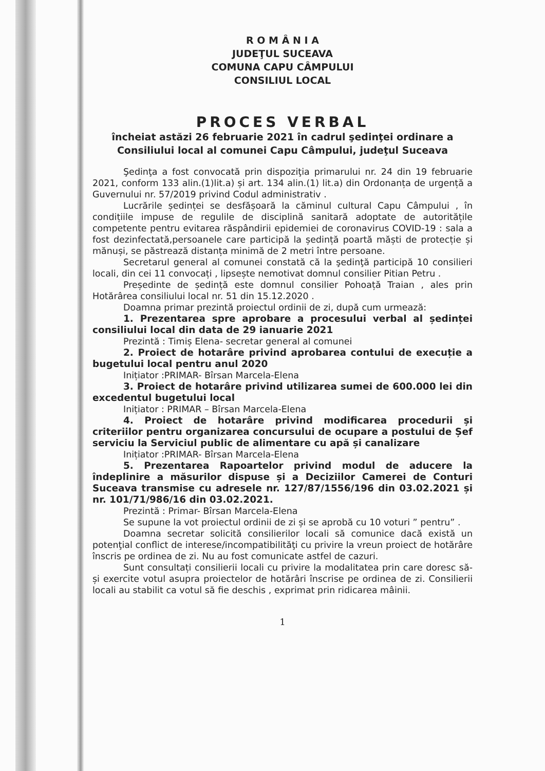R O M Â N I A
JUDEŢUL SUCEAVA
COMUNA CAPU CÂMPULUI
CONSILIUL LOCAL
PROCES VERBAL
încheiat astăzi 26 februarie 2021 în cadrul şedinţei ordinare a Consiliului local al comunei Capu Câmpului, judeţul Suceava
Şedinţa a fost convocată prin dispoziţia primarului nr. 24 din 19 februarie 2021, conform 133 alin.(1)lit.a) și art. 134 alin.(1) lit.a) din Ordonanța de urgență a Guvernului nr. 57/2019 privind Codul administrativ .
Lucrările ședinței se desfășoară la căminul cultural Capu Câmpului , în condițiile impuse de regulile de disciplină sanitară adoptate de autoritățile competente pentru evitarea răspândirii epidemiei de coronavirus COVID-19 : sala a fost dezinfectată,persoanele care participă la ședință poartă măști de protecție și mănuși, se păstrează distanța minimă de 2 metri între persoane.
Secretarul general al comunei constată că la şedinţă participă 10 consilieri locali, din cei 11 convocați , lipsește nemotivat domnul consilier Pitian Petru .
Președinte de ședință este domnul consilier Pohoață Traian , ales prin Hotărârea consiliului local nr. 51 din 15.12.2020 .
Doamna primar prezintă proiectul ordinii de zi, după cum urmează:
1. Prezentarea spre aprobare a procesului verbal al ședinței consiliului local din data de 29 ianuarie 2021
Prezintă : Timiș Elena- secretar general al comunei
2. Proiect de hotarâre privind aprobarea contului de execuție a bugetului local pentru anul 2020
Inițiator :PRIMAR- Bîrsan Marcela-Elena
3. Proiect de hotarâre privind utilizarea sumei de 600.000 lei din excedentul bugetului local
Inițiator : PRIMAR – Bîrsan Marcela-Elena
4. Proiect de hotarâre privind modificarea procedurii și criteriilor pentru organizarea concursului de ocupare a postului de Șef serviciu la Serviciul public de alimentare cu apă și canalizare
Inițiator :PRIMAR- Bîrsan Marcela-Elena
5. Prezentarea Rapoartelor privind modul de aducere la îndeplinire a măsurilor dispuse și a Deciziilor Camerei de Conturi Suceava transmise cu adresele nr. 127/87/1556/196 din 03.02.2021 și nr. 101/71/986/16 din 03.02.2021.
Prezintă : Primar- Bîrsan Marcela-Elena
Se supune la vot proiectul ordinii de zi și se aprobă cu 10 voturi ” pentru” .
Doamna secretar solicită consilierilor locali să comunice dacă există un potenţial conflict de interese/incompatibilităţi cu privire la vreun proiect de hotărâre înscris pe ordinea de zi. Nu au fost comunicate astfel de cazuri.
Sunt consultați consilierii locali cu privire la modalitatea prin care doresc să-și exercite votul asupra proiectelor de hotărâri înscrise pe ordinea de zi. Consilierii locali au stabilit ca votul să fie deschis , exprimat prin ridicarea mâinii.
1